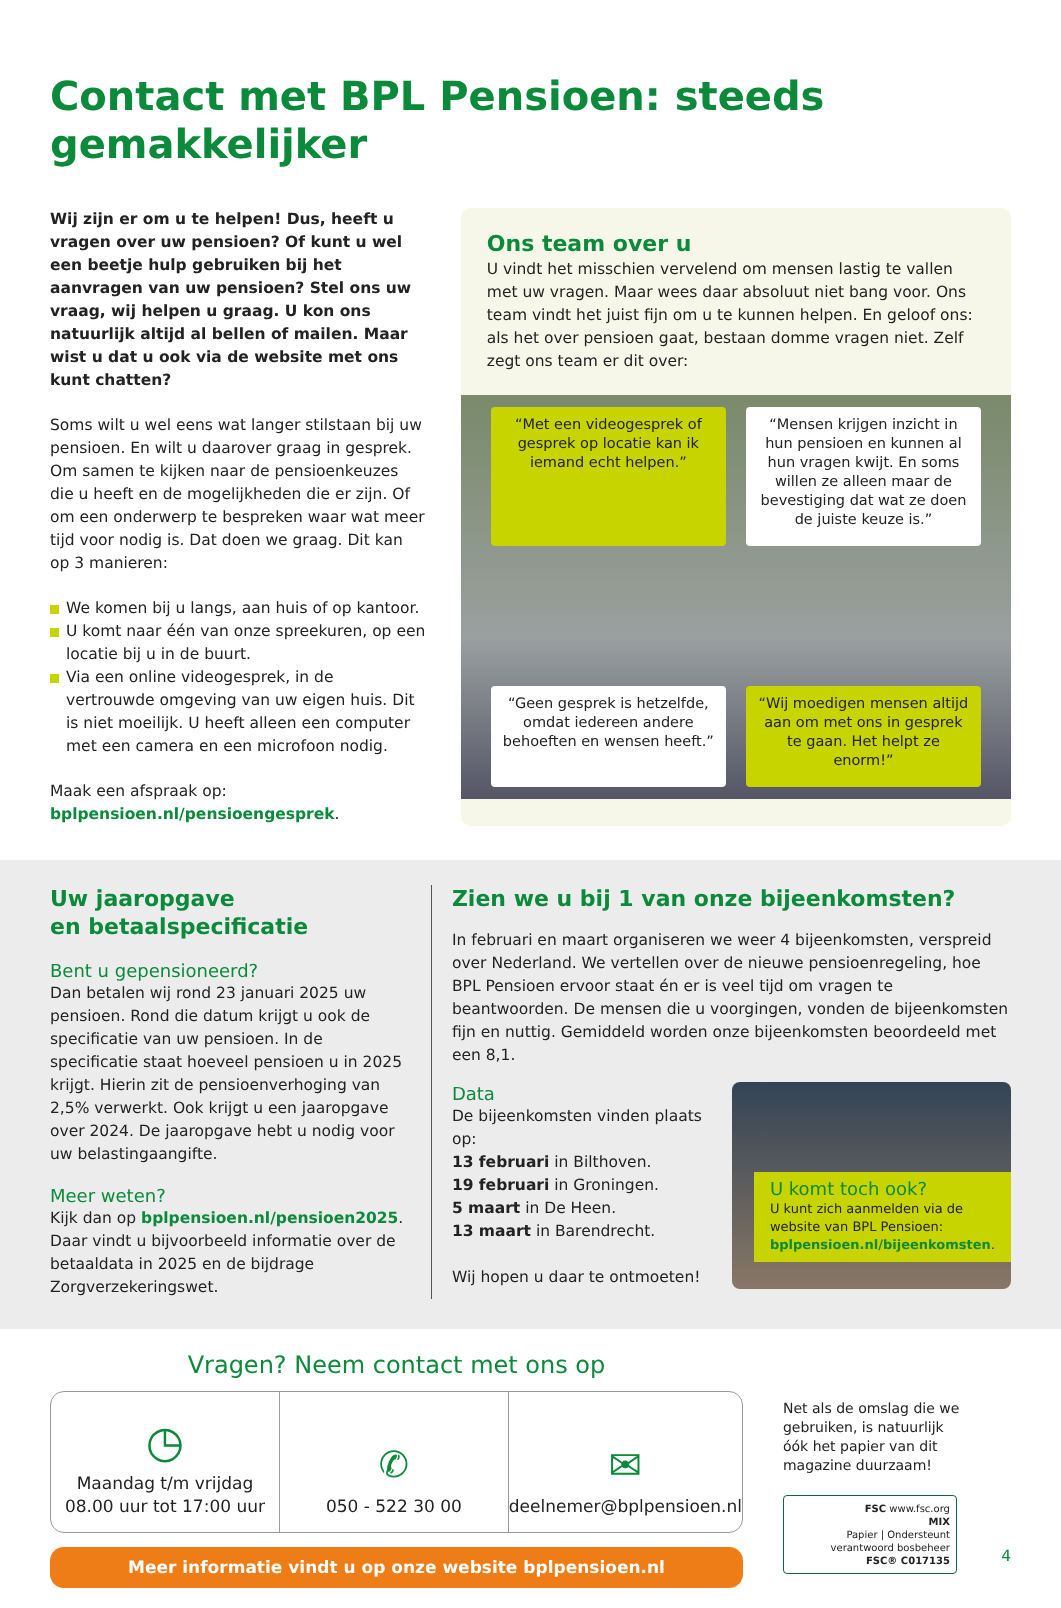Contact met BPL Pensioen: steeds gemakkelijker
Wij zijn er om u te helpen! Dus, heeft u vragen over uw pensioen? Of kunt u wel een beetje hulp gebruiken bij het aanvragen van uw pensioen? Stel ons uw vraag, wij helpen u graag. U kon ons natuurlijk altijd al bellen of mailen. Maar wist u dat u ook via de website met ons kunt chatten?
Soms wilt u wel eens wat langer stilstaan bij uw pensioen. En wilt u daarover graag in gesprek. Om samen te kijken naar de pensioenkeuzes die u heeft en de mogelijkheden die er zijn. Of om een onderwerp te bespreken waar wat meer tijd voor nodig is. Dat doen we graag. Dit kan op 3 manieren:
We komen bij u langs, aan huis of op kantoor.
U komt naar één van onze spreekuren, op een locatie bij u in de buurt.
Via een online videogesprek, in de vertrouwde omgeving van uw eigen huis. Dit is niet moeilijk. U heeft alleen een computer met een camera en een microfoon nodig.
Maak een afspraak op:
bplpensioen.nl/pensioengesprek.
Ons team over u
U vindt het misschien vervelend om mensen lastig te vallen met uw vragen. Maar wees daar absoluut niet bang voor. Ons team vindt het juist fijn om u te kunnen helpen. En geloof ons: als het over pensioen gaat, bestaan domme vragen niet. Zelf zegt ons team er dit over:
“Met een videogesprek of gesprek op locatie kan ik iemand echt helpen.”
“Mensen krijgen inzicht in hun pensioen en kunnen al hun vragen kwijt. En soms willen ze alleen maar de bevestiging dat wat ze doen de juiste keuze is.”
“Geen gesprek is hetzelfde, omdat iedereen andere behoeften en wensen heeft.”
“Wij moedigen mensen altijd aan om met ons in gesprek te gaan. Het helpt ze enorm!”
Uw jaaropgave
en betaalspecificatie
Bent u gepensioneerd?
Dan betalen wij rond 23 januari 2025 uw pensioen. Rond die datum krijgt u ook de specificatie van uw pensioen. In de specificatie staat hoeveel pensioen u in 2025 krijgt. Hierin zit de pensioenverhoging van 2,5% verwerkt. Ook krijgt u een jaaropgave over 2024. De jaaropgave hebt u nodig voor uw belastingaangifte.
Meer weten?
Kijk dan op bplpensioen.nl/pensioen2025. Daar vindt u bijvoorbeeld informatie over de betaaldata in 2025 en de bijdrage Zorgverzekeringswet.
Zien we u bij 1 van onze bijeenkomsten?
In februari en maart organiseren we weer 4 bijeenkomsten, verspreid over Nederland. We vertellen over de nieuwe pensioenregeling, hoe BPL Pensioen ervoor staat én er is veel tijd om vragen te beantwoorden. De mensen die u voorgingen, vonden de bijeenkomsten fijn en nuttig. Gemiddeld worden onze bijeenkomsten beoordeeld met een 8,1.
Data
De bijeenkomsten vinden plaats op:
13 februari in Bilthoven.
19 februari in Groningen.
5 maart in De Heen.
13 maart in Barendrecht.
Wij hopen u daar te ontmoeten!
U komt toch ook?
U kunt zich aanmelden via de website van BPL Pensioen: bplpensioen.nl/bijeenkomsten.
Vragen? Neem contact met ons op
◷
Maandag t/m vrijdag
08.00 uur tot 17:00 uur
✆
050 - 522 30 00
✉
deelnemer@bplpensioen.nl
Meer informatie vindt u op onze website bplpensioen.nl
Net als de omslag die we gebruiken, is natuurlijk óók het papier van dit magazine duurzaam!
FSC www.fsc.org
MIX
Papier | Ondersteunt verantwoord bosbeheer
FSC® C017135
4